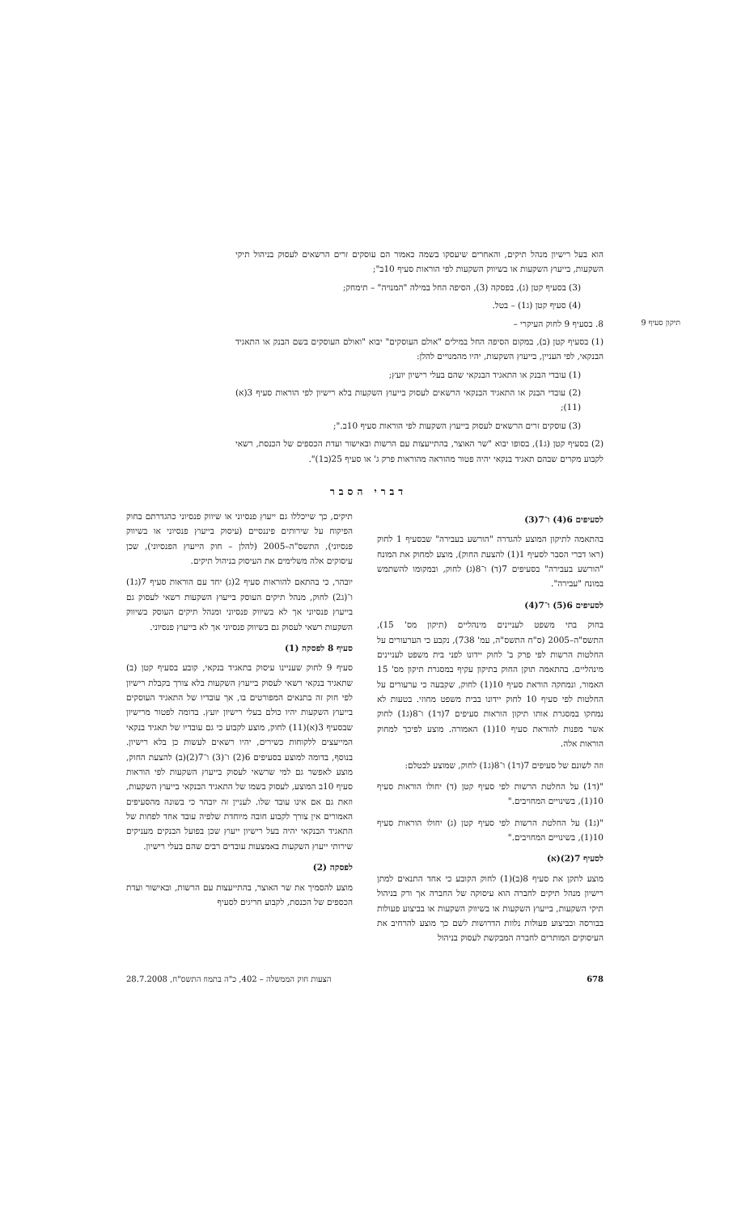הוא בעל רישיון מנהל תיקים, והאחרים שיעסקו בשמה כאמור הם עוסקים זרים הרשאים לעסוק בניהול תיקי השקעות, בייעוץ השקעות או בשיווק השקעות לפי הוראות סעיף 10ב";
(3) בסעיף קטן (ג), בפסקה (3), הסיפה החל במילה "המנויה" – תימחק;
(4) סעיף קטן (ג1) – בטל.
תיקון סעיף 9 8. בסעיף 9 לחוק העיקרי –
(1) בסעיף קטן (ב), במקום הסיפה החל במילים "אולם העוסקים" יבוא "ואולם העוסקים בשם הבנק או התאגיד הבנקאי, לפי העניין, בייעוץ השקעות, יהיו מהמנויים להלן:
(1) עובדי הבנק או התאגיד הבנקאי שהם בעלי רישיון יועץ;
(2) עובדי הבנק או התאגיד הבנקאי הרשאים לעסוק בייעוץ השקעות בלא רישיון לפי הוראות סעיף 3(א)(11);
(3) עוסקים זרים הרשאים לעסוק בייעוץ השקעות לפי הוראות סעיף 10ב.";
(2) בסעיף קטן (ג1), בסופו יבוא "שר האוצר, בהתייעצות עם הרשות ובאישור ועדת הכספים של הכנסת, רשאי לקבוע מקרים שבהם תאגיד בנקאי יהיה פטור מהוראה מהוראות פרק ג' או סעיף 25(ב1)".
דברי הסבר
לסעיפים 6(4) ו־7(3)
בהתאמה לתיקון המוצע להגדרה "הורשע בעבירה" שבסעיף 1 לחוק (ראו דברי הסבר לסעיף 1(1) להצעת החוק), מוצע למחוק את המונח "הורשע בעבירה" בסעיפים 7(ד) ו־8(ג) לחוק, ובמקומו להשתמש במונח "עבירה".
לסעיפים 6(5) ו־7(4)
בחוק בתי משפט לעניינים מינהליים (תיקון מס' 15), התשס"ה–2005 (ס"ח התשס"ה, עמ' 738), נקבע כי הערעורים על החלטות הרשות לפי פרק ב' לחוק יידונו לפני בית משפט לעניינים מינהליים. בהתאמה תוקן החוק בתיקון עקיף במסגרת תיקון מס' 15 האמור, ונמחקה הוראת סעיף 10(1) לחוק, שקבעה כי ערעורים על החלטות לפי סעיף 10 לחוק יידונו בבית משפט מחוזי. בטעות לא נמחקו במסגרת אותו תיקון הוראות סעיפים 7(ד1) ו־8(ג1) לחוק אשר מפנות להוראת סעיף 10(1) האמורה. מוצע לפיכך למחוק הוראות אלה.
וזה לשונם של סעיפים 7(ד1) ו־8(ג1) לחוק, שמוצע לבטלם:
"(ד1) על החלטת הרשות לפי סעיף קטן (ד) יחולו הוראות סעיף 10(1), בשינויים המחויבים."
"(ג1) על החלטת הרשות לפי סעיף קטן (ג) יחולו הוראות סעיף 10(1), בשינויים המחויבים."
לסעיף 7(2)(א)
מוצע לתקן את סעיף 8(ב)(1) לחוק הקובע כי אחד התנאים למתן רישיון מנהל תיקים לחברה הוא עיסוקה של החברה אך ורק בניהול תיקי השקעות, בייעוץ השקעות או בשיווק השקעות או בביצוע פעולות בבורסה ובביצוע פעולות נלוות הדרושות לשם כך מוצע להרחיב את העיסוקים המותרים לחברה המבקשת לעסוק בניהול
תיקים, כך שייכללו גם ייעוץ פנסיוני או שיווק פנסיוני כהגדרתם בחוק הפיקוח על שירותים פיננסיים (עיסוק בייעוץ פנסיוני או בשיווק פנסיוני), התשס"ה–2005 (להלן – חוק הייעוץ הפנסיוני), שכן עיסוקים אלה משלימים את העיסוק בניהול תיקים.
יובהר, כי בהתאם להוראות סעיף 2(ג) יחד עם הוראות סעיף 7(ג1) ו־(ג2) לחוק, מנהל תיקים העוסק בייעוץ השקעות רשאי לעסוק גם בייעוץ פנסיוני אך לא בשיווק פנסיוני ומנהל תיקים העוסק בשיווק השקעות רשאי לעסוק גם בשיווק פנסיוני אך לא בייעוץ פנסיוני.
סעיף 8 לפסקה (1)
סעיף 9 לחוק שעניינו עיסוק בתאגיד בנקאי, קובע בסעיף קטן (ב) שתאגיד בנקאי רשאי לעסוק בייעוץ השקעות בלא צורך בקבלת רישיון לפי חוק זה בתנאים המפורטים בו, אך עובדיו של התאגיד העוסקים בייעוץ השקעות יהיו כולם בעלי רישיון יועץ. בדומה לפטור מרישיון שבסעיף 3(א)(11) לחוק, מוצע לקבוע כי גם עובדיו של תאגיד בנקאי המייעצים ללקוחות כשירים, יהיו רשאים לעשות כן בלא רישיון. בנוסף, בדומה למוצע בסעיפים 6(2) ו־(3) ו־7(2)(ב) להצעת החוק, מוצע לאפשר גם למי שרשאי לעסוק בייעוץ השקעות לפי הוראות סעיף 10ב המוצע, לעסוק בשמו של התאגיד הבנקאי בייעוץ השקעות, וזאת גם אם אינו עובד שלו. לעניין זה יובהר כי בשונה מהסעיפים האמורים אין צורך לקבוע חובה מיוחדת שלפיה עובד אחד לפחות של התאגיד הבנקאי יהיה בעל רישיון ייעוץ שכן בפועל הבנקים מעניקים שירותי ייעוץ השקעות באמצעות עובדים רבים שהם בעלי רישיון.
לפסקה (2)
מוצע להסמיך את שר האוצר, בהתייעצות עם הרשות, ובאישור ועדת הכספים של הכנסת, לקבוע חריגים לסעיף
678 הצעות חוק הממשלה – 402, כ"ה בתמוז התשס"ח, 28.7.2008